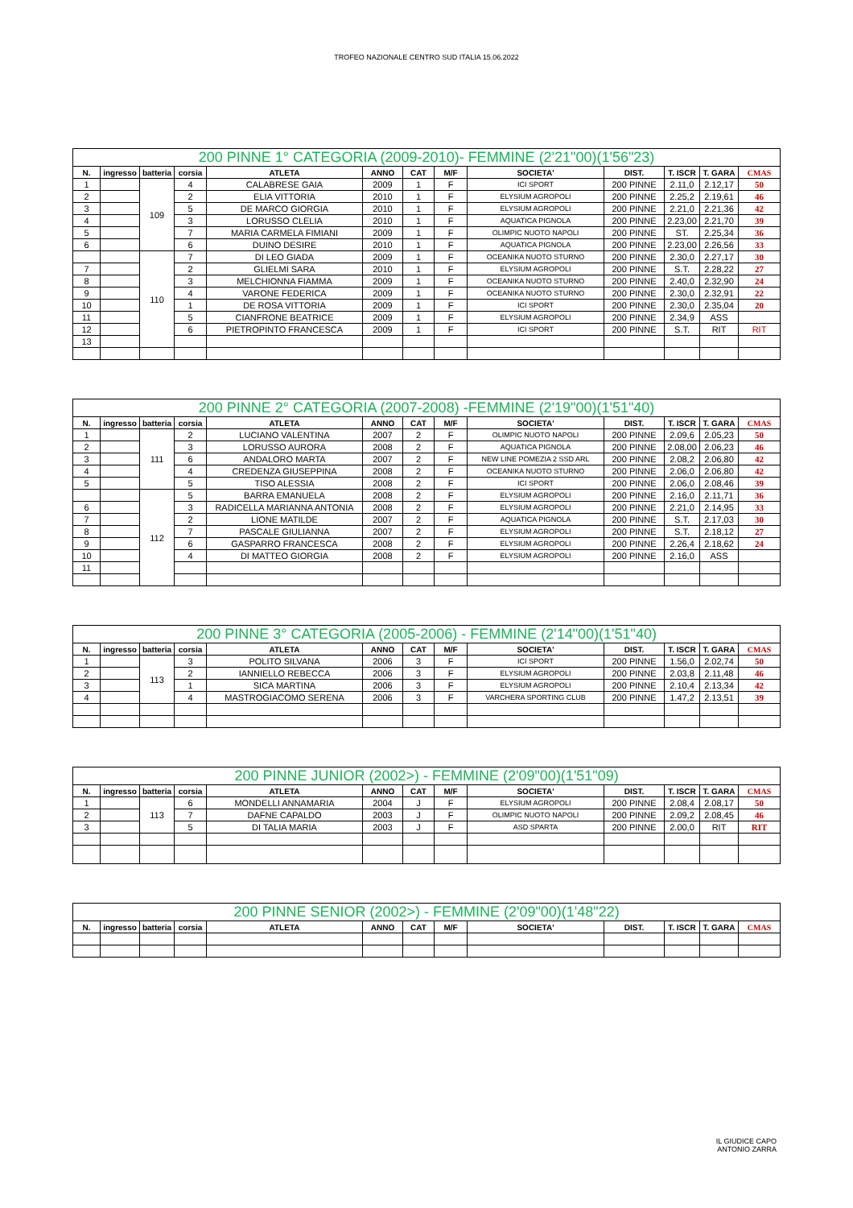TROFEO NAZIONALE CENTRO SUD ITALIA 15.06.2022
| 200 PINNE 1° CATEGORIA (2009-2010)- FEMMINE (2'21"00)(1'56"23) | | | | | | | | | | | | |
| N. | ingresso | batteria | corsia | ATLETA | ANNO | CAT | M/F | SOCIETA' | DIST. | T. ISCR | T. GARA | CMAS |
| 1 | | 109 | 4 | CALABRESE GAIA | 2009 | 1 | F | ICI SPORT | 200 PINNE | 2.11,0 | 2.12,17 | 50 |
| 2 | | | 2 | ELIA VITTORIA | 2010 | 1 | F | ELYSIUM AGROPOLI | 200 PINNE | 2.25,2 | 2.19,61 | 46 |
| 3 | | | 5 | DE MARCO GIORGIA | 2010 | 1 | F | ELYSIUM AGROPOLI | 200 PINNE | 2.21,0 | 2.21,36 | 42 |
| 4 | | | 3 | LORUSSO CLELIA | 2010 | 1 | F | AQUATICA PIGNOLA | 200 PINNE | 2.23,00 | 2.21,70 | 39 |
| 5 | | | 7 | MARIA CARMELA FIMIANI | 2009 | 1 | F | OLIMPIC NUOTO NAPOLI | 200 PINNE | ST. | 2.25,34 | 36 |
| 6 | | | 6 | DUINO DESIRE | 2010 | 1 | F | AQUATICA PIGNOLA | 200 PINNE | 2.23,00 | 2.26,56 | 33 |
| | | 110 | 7 | DI LEO GIADA | 2009 | 1 | F | OCEANIKA NUOTO STURNO | 200 PINNE | 2.30,0 | 2.27,17 | 30 |
| 7 | | | 2 | GLIELMI SARA | 2010 | 1 | F | ELYSIUM AGROPOLI | 200 PINNE | S.T. | 2.28,22 | 27 |
| 8 | | | 3 | MELCHIONNA FIAMMA | 2009 | 1 | F | OCEANIKA NUOTO STURNO | 200 PINNE | 2.40,0 | 2.32,90 | 24 |
| 9 | | | 4 | VARONE FEDERICA | 2009 | 1 | F | OCEANIKA NUOTO STURNO | 200 PINNE | 2.30,0 | 2.32,91 | 22 |
| 10 | | | 1 | DE ROSA VITTORIA | 2009 | 1 | F | ICI SPORT | 200 PINNE | 2.30,0 | 2.35,04 | 20 |
| 11 | | | 5 | CIANFRONE BEATRICE | 2009 | 1 | F | ELYSIUM AGROPOLI | 200 PINNE | 2.34,9 | ASS | |
| 12 | | | 6 | PIETROPINTO FRANCESCA | 2009 | 1 | F | ICI SPORT | 200 PINNE | S.T. | RIT | RIT |
| 13 | | | | | | | | | | | | |
| 200 PINNE 2° CATEGORIA (2007-2008) -FEMMINE (2'19"00)(1'51"40) | | | | | | | | | | | | |
| N. | ingresso | batteria | corsia | ATLETA | ANNO | CAT | M/F | SOCIETA' | DIST. | T. ISCR | T. GARA | CMAS |
| 1 | | 111 | 2 | LUCIANO VALENTINA | 2007 | 2 | F | OLIMPIC NUOTO NAPOLI | 200 PINNE | 2.09,6 | 2.05,23 | 50 |
| 2 | | | 3 | LORUSSO AURORA | 2008 | 2 | F | AQUATICA PIGNOLA | 200 PINNE | 2.08,00 | 2.06,23 | 46 |
| 3 | | | 6 | ANDALORO MARTA | 2007 | 2 | F | NEW LINE POMEZIA 2 SSD ARL | 200 PINNE | 2.08,2 | 2.06,80 | 42 |
| 4 | | | 4 | CREDENZA GIUSEPPINA | 2008 | 2 | F | OCEANIKA NUOTO STURNO | 200 PINNE | 2.06,0 | 2.06,80 | 42 |
| 5 | | | 5 | TISO ALESSIA | 2008 | 2 | F | ICI SPORT | 200 PINNE | 2.06,0 | 2.08,46 | 39 |
| | | 112 | 5 | BARRA EMANUELA | 2008 | 2 | F | ELYSIUM AGROPOLI | 200 PINNE | 2.16,0 | 2.11,71 | 36 |
| 6 | | | 3 | RADICELLA MARIANNA ANTONIA | 2008 | 2 | F | ELYSIUM AGROPOLI | 200 PINNE | 2.21,0 | 2.14,95 | 33 |
| 7 | | | 2 | LIONE MATILDE | 2007 | 2 | F | AQUATICA PIGNOLA | 200 PINNE | S.T. | 2.17,03 | 30 |
| 8 | | | 7 | PASCALE GIULIANNA | 2007 | 2 | F | ELYSIUM AGROPOLI | 200 PINNE | S.T. | 2.18,12 | 27 |
| 9 | | | 6 | GASPARRO FRANCESCA | 2008 | 2 | F | ELYSIUM AGROPOLI | 200 PINNE | 2.26,4 | 2.18,62 | 24 |
| 10 | | | 4 | DI MATTEO GIORGIA | 2008 | 2 | F | ELYSIUM AGROPOLI | 200 PINNE | 2.16,0 | ASS | |
| 11 | | | | | | | | | | | | |
| 200 PINNE 3° CATEGORIA (2005-2006) - FEMMINE (2'14"00)(1'51"40) | | | | | | | | | | | | |
| N. | ingresso | batteria | corsia | ATLETA | ANNO | CAT | M/F | SOCIETA' | DIST. | T. ISCR | T. GARA | CMAS |
| 1 | | 113 | 3 | POLITO SILVANA | 2006 | 3 | F | ICI SPORT | 200 PINNE | 1.56,0 | 2.02,74 | 50 |
| 2 | | | 2 | IANNIELLO REBECCA | 2006 | 3 | F | ELYSIUM AGROPOLI | 200 PINNE | 2.03,8 | 2.11,48 | 46 |
| 3 | | | 1 | SICA MARTINA | 2006 | 3 | F | ELYSIUM AGROPOLI | 200 PINNE | 2.10,4 | 2.13,34 | 42 |
| 4 | | | 4 | MASTROGIACOMO SERENA | 2006 | 3 | F | VARCHERA SPORTING CLUB | 200 PINNE | 1.47,2 | 2.13,51 | 39 |
| 200 PINNE JUNIOR (2002>) - FEMMINE (2'09"00)(1'51"09) | | | | | | | | | | | | |
| N. | ingresso | batteria | corsia | ATLETA | ANNO | CAT | M/F | SOCIETA' | DIST. | T. ISCR | T. GARA | CMAS |
| 1 | | 113 | 6 | MONDELLI ANNAMARIA | 2004 | J | F | ELYSIUM AGROPOLI | 200 PINNE | 2.08,4 | 2.08,17 | 50 |
| 2 | | | 7 | DAFNE CAPALDO | 2003 | J | F | OLIMPIC NUOTO NAPOLI | 200 PINNE | 2.09,2 | 2.08,45 | 46 |
| 3 | | | 5 | DI TALIA MARIA | 2003 | J | F | ASD SPARTA | 200 PINNE | 2.00,0 | RIT | RIT |
| 200 PINNE SENIOR (2002>) - FEMMINE (2'09"00)(1'48"22) | | | | | | | | | | | | |
| N. | ingresso | batteria | corsia | ATLETA | ANNO | CAT | M/F | SOCIETA' | DIST. | T. ISCR | T. GARA | CMAS |
IL GIUDICE CAPO
ANTONIO ZARRA